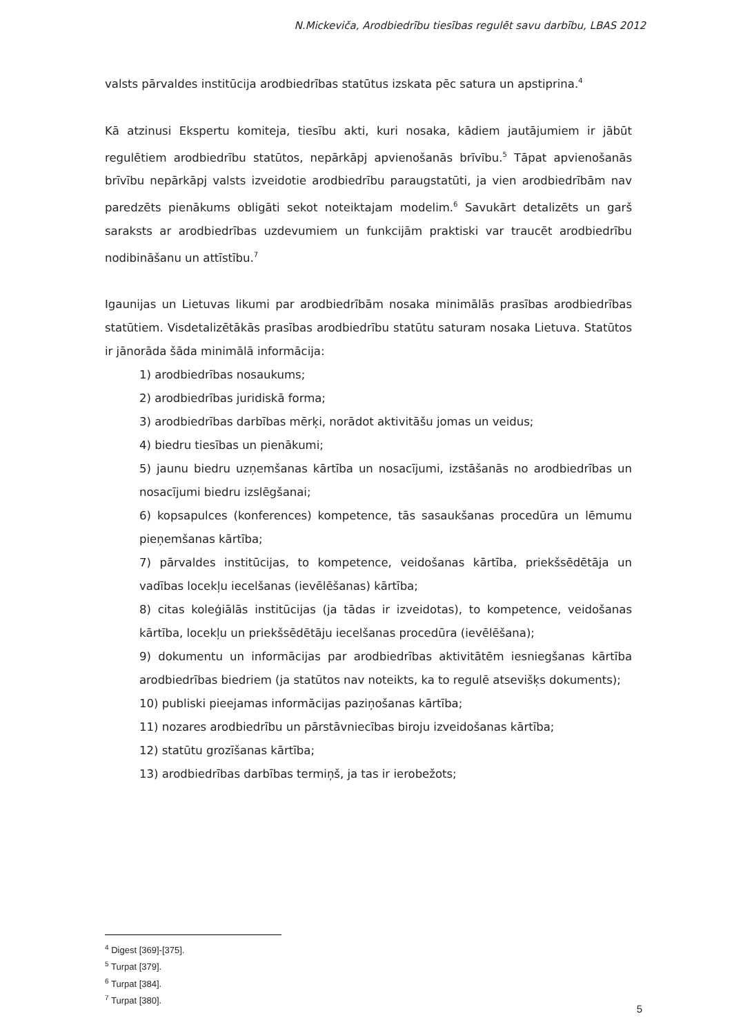N.Mickeviča, Arodbiedrību tiesības regulēt savu darbību, LBAS 2012
valsts pārvaldes institūcija arodbiedrības statūtus izskata pēc satura un apstiprina.<sup>4</sup>
Kā atzinusi Ekspertu komiteja, tiesību akti, kuri nosaka, kādiem jautājumiem ir jābūt regulētiem arodbiedrību statūtos, nepārkāpj apvienošanās brīvību.<sup>5</sup> Tāpat apvienošanās brīvību nepārkāpj valsts izveidotie arodbiedrību paraugstatūti, ja vien arodbiedrībām nav paredzēts pienākums obligāti sekot noteiktajam modelim.<sup>6</sup> Savukārt detalizēts un garš saraksts ar arodbiedrības uzdevumiem un funkcijām praktiski var traucēt arodbiedrību nodibināšanu un attīstību.<sup>7</sup>
Igaunijas un Lietuvas likumi par arodbiedrībām nosaka minimālās prasības arodbiedrības statūtiem. Visdetalizētākās prasības arodbiedrību statūtu saturam nosaka Lietuva. Statūtos ir jānorāda šāda minimālā informācija:
1) arodbiedrības nosaukums;
2) arodbiedrības juridiskā forma;
3) arodbiedrības darbības mērķi, norādot aktivitāšu jomas un veidus;
4) biedru tiesības un pienākumi;
5) jaunu biedru uzņemšanas kārtība un nosacījumi, izstāšanās no arodbiedrības un nosacījumi biedru izslēgšanai;
6) kopsapulces (konferences) kompetence, tās sasaukšanas procedūra un lēmumu pieņemšanas kārtība;
7) pārvaldes institūcijas, to kompetence, veidošanas kārtība, priekšsēdētāja un vadības locekļu iecelšanas (ievēlēšanas) kārtība;
8) citas koleģiālās institūcijas (ja tādas ir izveidotas), to kompetence, veidošanas kārtība, locekļu un priekšsēdētāju iecelšanas procedūra (ievēlēšana);
9) dokumentu un informācijas par arodbiedrības aktivitātēm iesniegšanas kārtība arodbiedrības biedriem (ja statūtos nav noteikts, ka to regulē atsevišķs dokuments);
10) publiski pieejamas informācijas paziņošanas kārtība;
11) nozares arodbiedrību un pārstāvniecības biroju izveidošanas kārtība;
12) statūtu grozīšanas kārtība;
13) arodbiedrības darbības termiņš, ja tas ir ierobežots;
<sup>4</sup> Digest [369]-[375].
<sup>5</sup> Turpat [379].
<sup>6</sup> Turpat [384].
<sup>7</sup> Turpat [380].
5